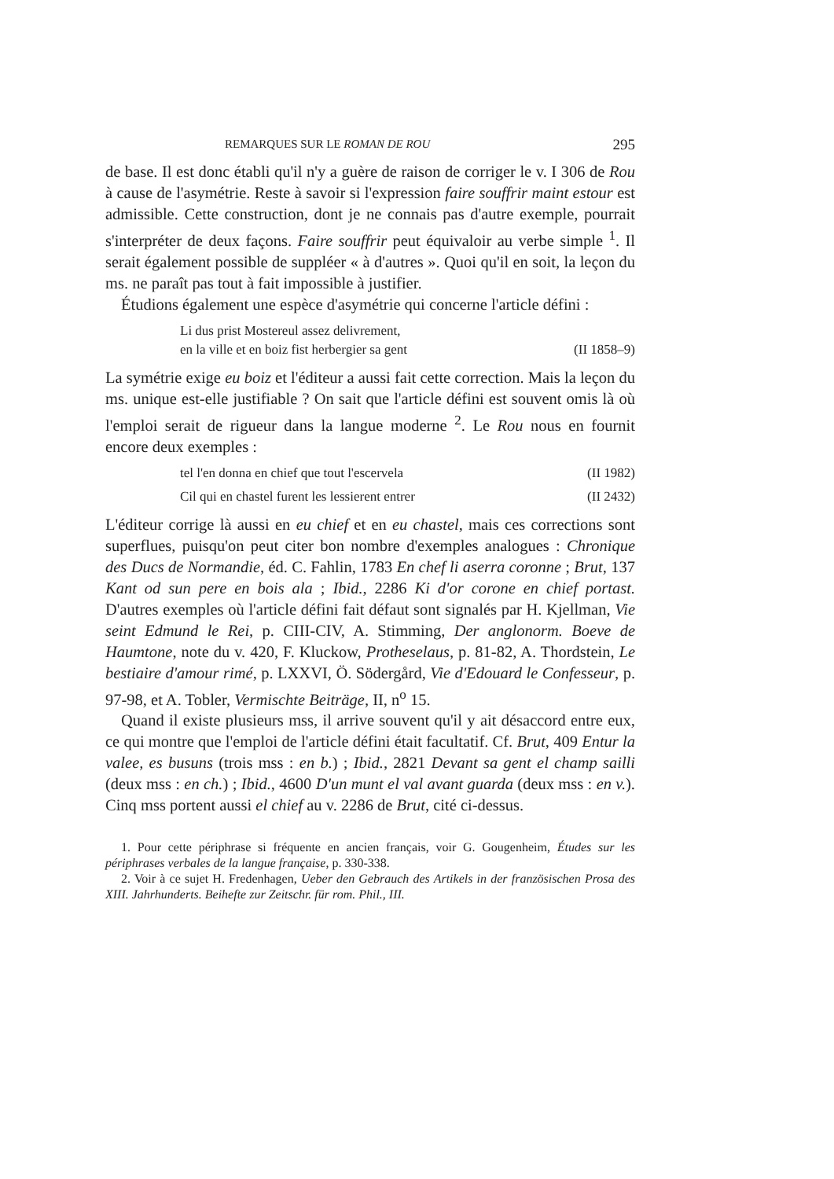REMARQUES SUR LE ROMAN DE ROU 295
de base. Il est donc établi qu'il n'y a guère de raison de corriger le v. I 306 de Rou à cause de l'asymétrie. Reste à savoir si l'expression faire souffrir maint estour est admissible. Cette construction, dont je ne connais pas d'autre exemple, pourrait s'interpréter de deux façons. Faire souffrir peut équivaloir au verbe simple <sup>1</sup>. Il serait également possible de suppléer « à d'autres ». Quoi qu'il en soit, la leçon du ms. ne paraît pas tout à fait impossible à justifier.
Étudions également une espèce d'asymétrie qui concerne l'article défini :
Li dus prist Mostereul assez delivrement,
en la ville et en boiz fist herbergier sa gent (II 1858–9)
La symétrie exige eu boiz et l'éditeur a aussi fait cette correction. Mais la leçon du ms. unique est-elle justifiable ? On sait que l'article défini est souvent omis là où l'emploi serait de rigueur dans la langue moderne <sup>2</sup>. Le Rou nous en fournit encore deux exemples :
tel l'en donna en chief que tout l'escervela (II 1982)
Cil qui en chastel furent les lessierent entrer (II 2432)
L'éditeur corrige là aussi en eu chief et en eu chastel, mais ces corrections sont superflues, puisqu'on peut citer bon nombre d'exemples analogues : Chronique des Ducs de Normandie, éd. C. Fahlin, 1783 En chef li aserra coronne ; Brut, 137 Kant od sun pere en bois ala ; Ibid., 2286 Ki d'or corone en chief portast. D'autres exemples où l'article défini fait défaut sont signalés par H. Kjellman, Vie seint Edmund le Rei, p. CIII-CIV, A. Stimming, Der anglonorm. Boeve de Haumtone, note du v. 420, F. Kluckow, Protheselaus, p. 81-82, A. Thordstein, Le bestiaire d'amour rimé, p. LXXVI, Ö. Södergård, Vie d'Edouard le Confesseur, p. 97-98, et A. Tobler, Vermischte Beiträge, II, n<sup>o</sup> 15.
Quand il existe plusieurs mss, il arrive souvent qu'il y ait désaccord entre eux, ce qui montre que l'emploi de l'article défini était facultatif. Cf. Brut, 409 Entur la valee, es busuns (trois mss : en b.) ; Ibid., 2821 Devant sa gent el champ sailli (deux mss : en ch.) ; Ibid., 4600 D'un munt el val avant guarda (deux mss : en v.). Cinq mss portent aussi el chief au v. 2286 de Brut, cité ci-dessus.
1. Pour cette périphrase si fréquente en ancien français, voir G. Gougenheim, Études sur les périphrases verbales de la langue française, p. 330-338.
2. Voir à ce sujet H. Fredenhagen, Ueber den Gebrauch des Artikels in der französischen Prosa des XIII. Jahrhunderts. Beihefte zur Zeitschr. für rom. Phil., III.